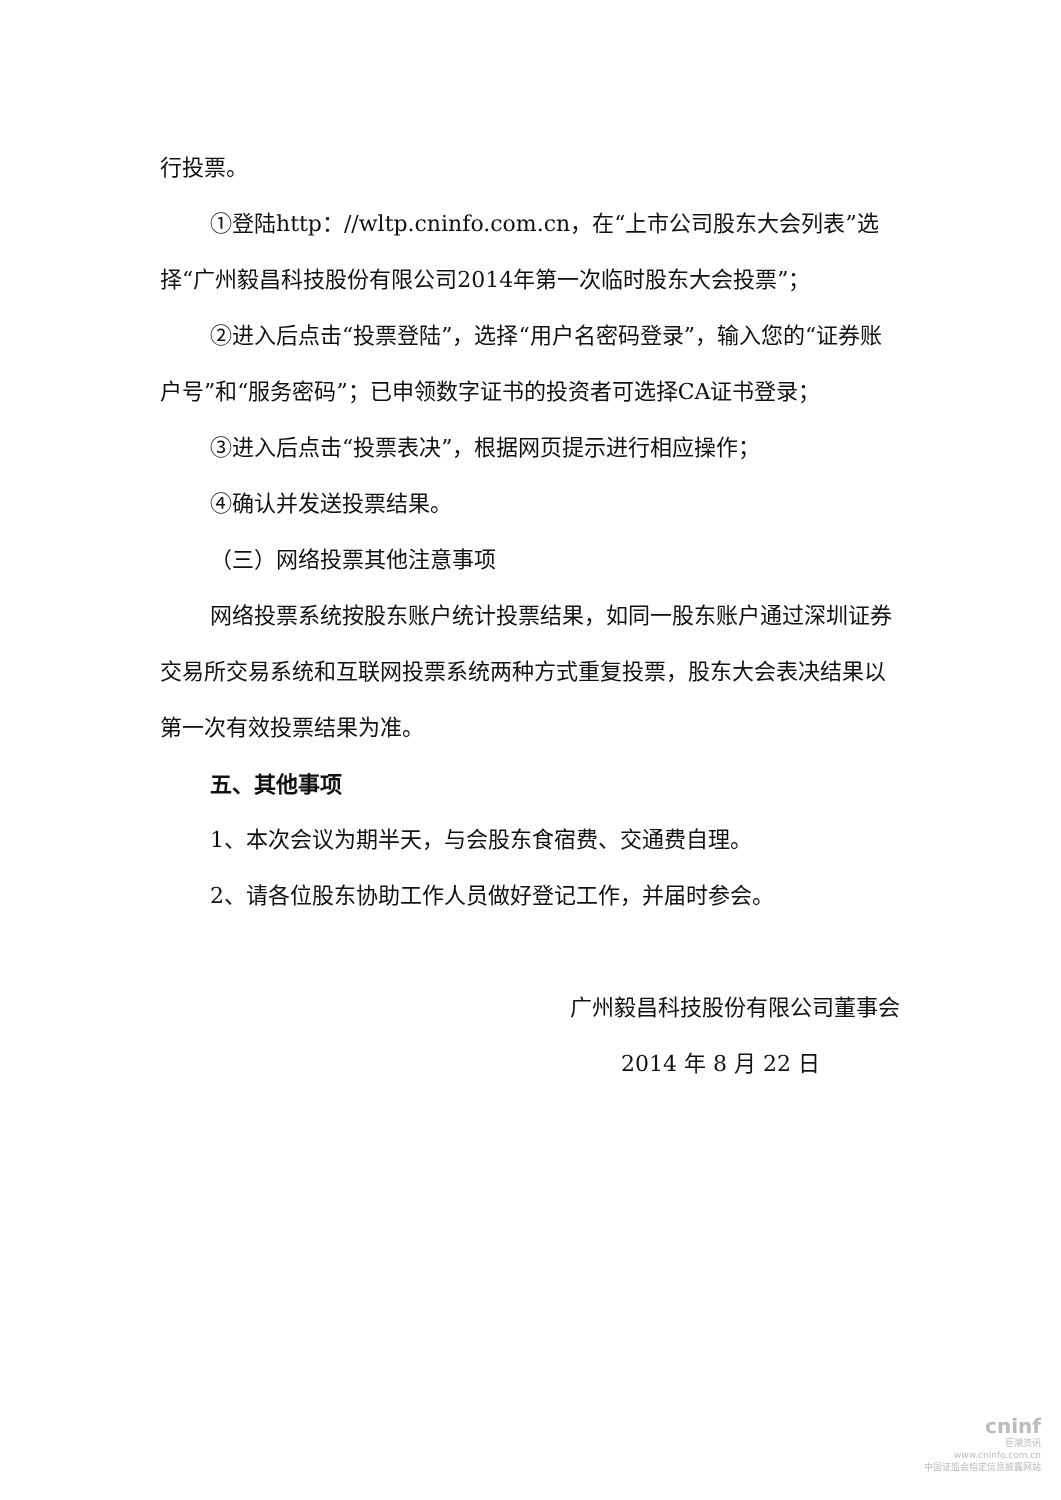行投票。
①登陆http：//wltp.cninfo.com.cn，在“上市公司股东大会列表”选择“广州毅昌科技股份有限公司2014年第一次临时股东大会投票”；
②进入后点击“投票登陆”，选择“用户名密码登录”，输入您的“证券账户号”和“服务密码”；已申领数字证书的投资者可选择CA证书登录；
③进入后点击“投票表决”，根据网页提示进行相应操作；
④确认并发送投票结果。
（三）网络投票其他注意事项
网络投票系统按股东账户统计投票结果，如同一股东账户通过深圳证券交易所交易系统和互联网投票系统两种方式重复投票，股东大会表决结果以第一次有效投票结果为准。
五、其他事项
1、本次会议为期半天，与会股东食宿费、交通费自理。
2、请各位股东协助工作人员做好登记工作，并届时参会。
广州毅昌科技股份有限公司董事会
2014 年 8 月 22 日
cninf
巨潮资讯
www.cninfo.com.cn
中国证监会指定信息披露网站